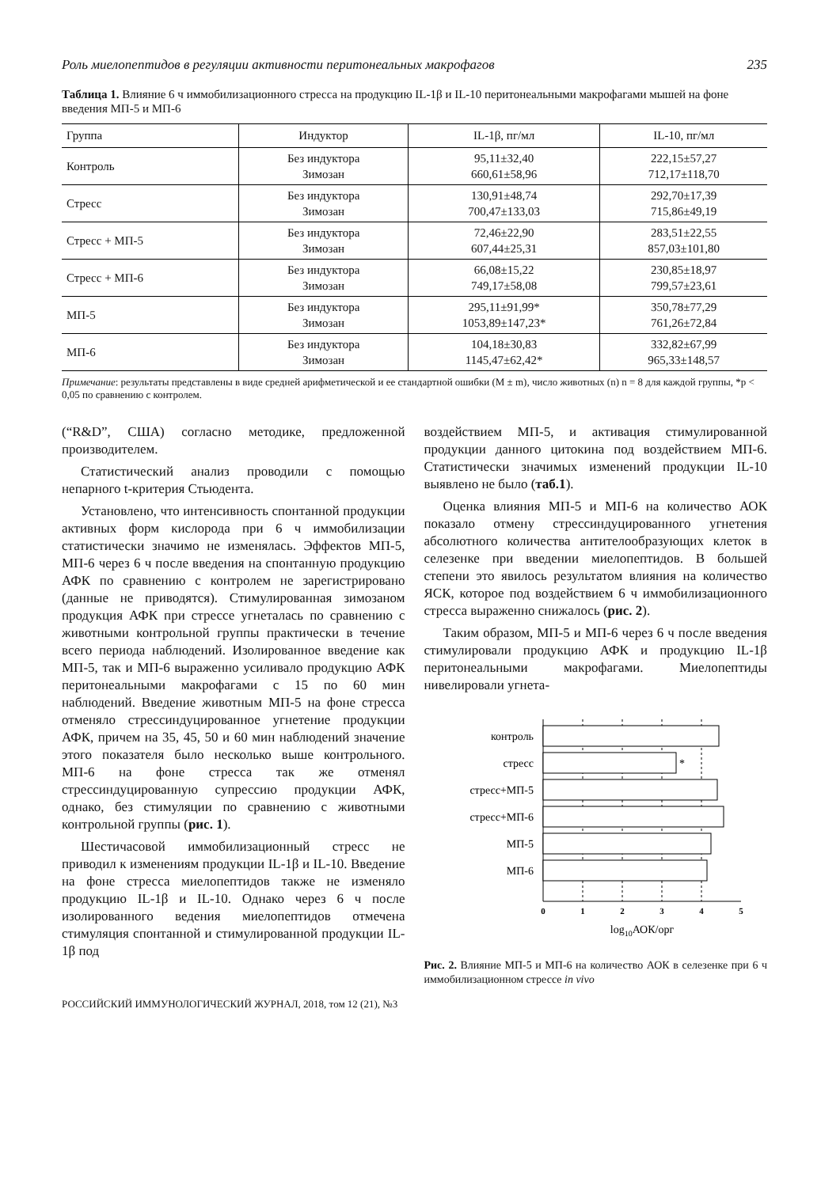Роль миелопептидов в регуляции активности перитонеальных макрофагов 235
Таблица 1. Влияние 6 ч иммобилизационного стресса на продукцию IL-1β и IL-10 перитонеальными макрофагами мышей на фоне введения МП-5 и МП-6
| Группа | Индуктор | IL-1β, пг/мл | IL-10, пг/мл |
| --- | --- | --- | --- |
| Контроль | Без индуктора Зимозан | 95,11±32,40 660,61±58,96 | 222,15±57,27 712,17±118,70 |
| Стресс | Без индуктора Зимозан | 130,91±48,74 700,47±133,03 | 292,70±17,39 715,86±49,19 |
| Стресс + МП-5 | Без индуктора Зимозан | 72,46±22,90 607,44±25,31 | 283,51±22,55 857,03±101,80 |
| Стресс + МП-6 | Без индуктора Зимозан | 66,08±15,22 749,17±58,08 | 230,85±18,97 799,57±23,61 |
| МП-5 | Без индуктора Зимозан | 295,11±91,99* 1053,89±147,23* | 350,78±77,29 761,26±72,84 |
| МП-6 | Без индуктора Зимозан | 104,18±30,83 1145,47±62,42* | 332,82±67,99 965,33±148,57 |
Примечание: результаты представлены в виде средней арифметической и ее стандартной ошибки (M ± m), число животных (n) n = 8 для каждой группы, *p < 0,05 по сравнению с контролем.
(“R&D”, США) согласно методике, предложенной производителем.
Статистический анализ проводили с помощью непарного t-критерия Стьюдента.
Установлено, что интенсивность спонтанной продукции активных форм кислорода при 6 ч иммобилизации статистически значимо не изменялась. Эффектов МП-5, МП-6 через 6 ч после введения на спонтанную продукцию АФК по сравнению с контролем не зарегистрировано (данные не приводятся). Стимулированная зимозаном продукция АФК при стрессе угнеталась по сравнению с животными контрольной группы практически в течение всего периода наблюдений. Изолированное введение как МП-5, так и МП-6 выраженно усиливало продукцию АФК перитонеальными макрофагами с 15 по 60 мин наблюдений. Введение животным МП-5 на фоне стресса отменяло стрессиндуцированное угнетение продукции АФК, причем на 35, 45, 50 и 60 мин наблюдений значение этого показателя было несколько выше контрольного. МП-6 на фоне стресса так же отменял стрессиндуцированную супрессию продукции АФК, однако, без стимуляции по сравнению с животными контрольной группы (рис. 1).
Шестичасовой иммобилизационный стресс не приводил к изменениям продукции IL-1β и IL-10. Введение на фоне стресса миелопептидов также не изменяло продукцию IL-1β и IL-10. Однако через 6 ч после изолированного ведения миелопептидов отмечена стимуляция спонтанной и стимулированной продукции IL-1β под
воздействием МП-5, и активация стимулированной продукции данного цитокина под воздействием МП-6. Статистически значимых изменений продукции IL-10 выявлено не было (таб.1).
Оценка влияния МП-5 и МП-6 на количество АОК показало отмену стрессиндуцированного угнетения абсолютного количества антителообразующих клеток в селезенке при введении миелопептидов. В большей степени это явилось результатом влияния на количество ЯСК, которое под воздействием 6 ч иммобилизационного стресса выраженно снижалось (рис. 2).
Таким образом, МП-5 и МП-6 через 6 ч после введения стимулировали продукцию АФК и продукцию IL-1β перитонеальными макрофагами. Миелопептиды нивелировали угнета-
контроль
стресс
*
стресс+МП-5
стресс+МП-6
МП-5
МП-6
0
1
2
3
4
5
log10АОК/орг
Рис. 2. Влияние МП-5 и МП-6 на количество АОК в селезенке при 6 ч иммобилизационном стрессе in vivo
РОССИЙСКИЙ ИММУНОЛОГИЧЕСКИЙ ЖУРНАЛ, 2018, том 12 (21), №3